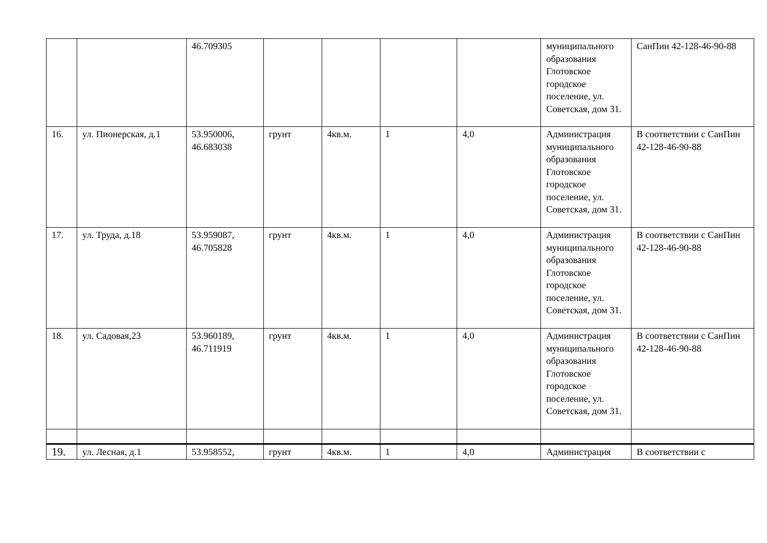| | | 46.709305 | | | | | муниципального образования Глотовское городское поселение, ул. Советская, дом 31. | СанПин 42-128-46-90-88 |
| 16. | ул. Пионерская, д.1 | 53.950006, 46.683038 | грунт | 4кв.м. | 1 | 4,0 | Администрация муниципального образования Глотовское городское поселение, ул. Советская, дом 31. | В соответствии с СанПин 42-128-46-90-88 |
| 17. | ул. Труда, д.18 | 53.959087, 46.705828 | грунт | 4кв.м. | 1 | 4,0 | Администрация муниципального образования Глотовское городское поселение, ул. Советская, дом 31. | В соответствии с СанПин 42-128-46-90-88 |
| 18. | ул. Садовая,23 | 53.960189, 46.711919 | грунт | 4кв.м. | 1 | 4,0 | Администрация муниципального образования Глотовское городское поселение, ул. Советская, дом 31. | В соответствии с СанПин 42-128-46-90-88 |
| 19. | ул. Лесная, д.1 | 53.958552, | грунт | 4кв.м. | 1 | 4,0 | Администрация | В соответствии с |